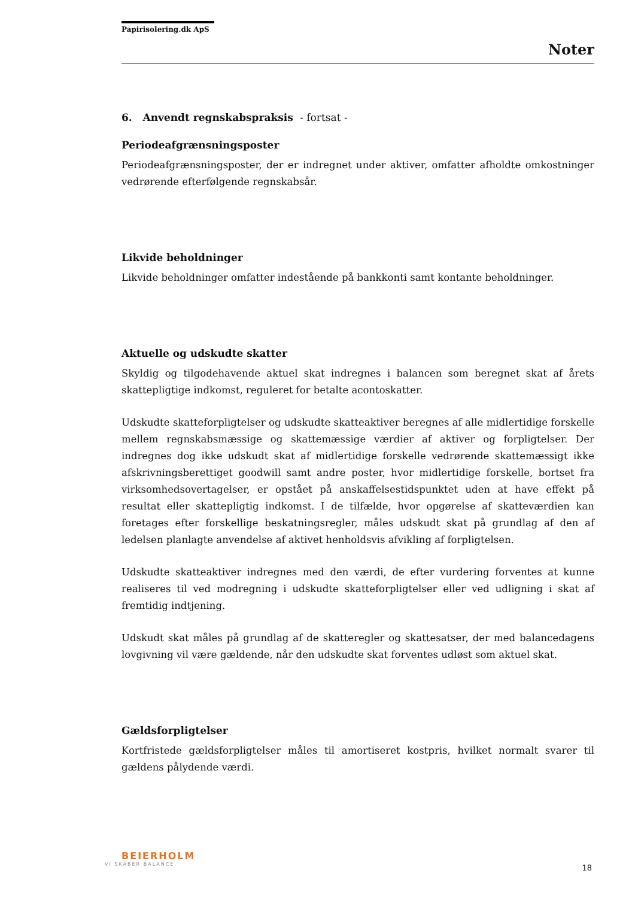Papirisolering.dk ApS
Noter
6. Anvendt regnskabspraksis - fortsat -
Periodeafgrænsningsposter
Periodeafgrænsningsposter, der er indregnet under aktiver, omfatter afholdte omkostninger vedrørende efterfølgende regnskabsår.
Likvide beholdninger
Likvide beholdninger omfatter indestående på bankkonti samt kontante beholdninger.
Aktuelle og udskudte skatter
Skyldig og tilgodehavende aktuel skat indregnes i balancen som beregnet skat af årets skattepligtige indkomst, reguleret for betalte acontoskatter.
Udskudte skatteforpligtelser og udskudte skatteaktiver beregnes af alle midlertidige forskelle mellem regnskabsmæssige og skattemæssige værdier af aktiver og forpligtelser. Der indregnes dog ikke udskudt skat af midlertidige forskelle vedrørende skattemæssigt ikke afskrivningsberettiget goodwill samt andre poster, hvor midlertidige forskelle, bortset fra virksomhedsovertagelser, er opstået på anskaffelsestidspunktet uden at have effekt på resultat eller skattepligtig indkomst. I de tilfælde, hvor opgørelse af skatteværdien kan foretages efter forskellige beskatningsregler, måles udskudt skat på grundlag af den af ledelsen planlagte anvendelse af aktivet henholdsvis afvikling af forpligtelsen.
Udskudte skatteaktiver indregnes med den værdi, de efter vurdering forventes at kunne realiseres til ved modregning i udskudte skatteforpligtelser eller ved udligning i skat af fremtidig indtjening.
Udskudt skat måles på grundlag af de skatteregler og skattesatser, der med balancedagens lovgivning vil være gældende, når den udskudte skat forventes udløst som aktuel skat.
Gældsforpligtelser
Kortfristede gældsforpligtelser måles til amortiseret kostpris, hvilket normalt svarer til gældens pålydende værdi.
BEIERHOLM
VI SKABER BALANCE
18